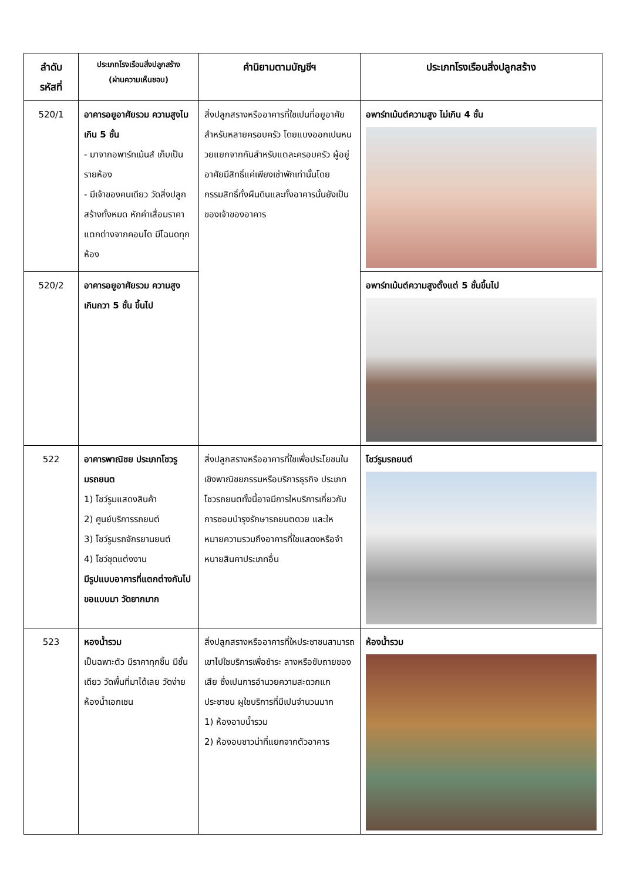| ลำดับ รหัสที่ | ประเภทโรงเรือนสิ่งปลูกสร้าง (ผ่านความเห็นชอบ) | คำนิยามตามบัญชีฯ | ประเภทโรงเรือนสิ่งปลูกสร้าง |
| --- | --- | --- | --- |
| 520/1 | อาคารอยูอาศัยรวม ความสูงไมเกิน 5 ชั้น - มาจากอพาร์ทเม้นส์ เก็บเป็นรายห้อง - มีเจ้าของคนเดียว วัดสิ่งปลูกสร้างทั้งหมด หักค่าเสื่อมราคา แตกต่างจากคอนโด มีโฉนดทุกห้อง | สิ่งปลูกสรางหรืออาคารที่ใชเปนที่อยูอาศัยสำหรับหลายครอบครัว โดยแบงออกเปนหนวยแยกจากกันสำหรับแตละครอบครัว ผู้อยู่อาศัยมีสิทธิ์แค่เพียงเช่าพักเท่านั้นโดยกรรมสิทธิ์ทั้งผืนดินและทั้งอาคารนั้นยังเป็นของเจ้าของอาคาร | อพาร์ทเม้นต์ความสูง ไม่เกิน 4 ชั้น |
| 520/2 | อาคารอยูอาศัยรวม ความสูงเกินกวา 5 ชั้น ขึ้นไป | | อพาร์ทเม้นต์ความสูงตั้งแต่ 5 ชั้นขึ้นไป |
| 522 | อาคารพาณิชย ประเภทโชวรูมรถยนต 1) โชว์รูมแสดงสินค้า 2) ศูนย์บริการรถยนต์ 3) โชว์รูมรถจักรยานยนต์ 4) โชว์ชุดแต่งงาน มีรูปแบบอาคารที่แตกต่างกันไป ขอแบบมา วัดยากมาก | สิ่งปลูกสรางหรืออาคารที่ใชเพื่อประโยชนในเชิงพาณิชยกรรมหรือบริการธุรกิจ ประเภทโชวรถยนตทั้งนี้อาจมีการใหบริการเกี่ยวกับการซอมบำรุงรักษารถยนตดวย และใหหมายความรวมถึงอาคารที่ใชแสดงหรือจำหนายสินคาประเภทอื่น | โชว์รูมรถยนต์ |
| 523 | หองน้ำรวม เป็นฉพาะตัว มีราคาทุกชิ้น มีชั้นเดียว วัดพื้นที่มาได้เลย วัดง่าย ห้องน้ำเอกเชน | สิ่งปลูกสรางหรืออาคารที่ใหประชาชนสามารถเขาไปใชบริการเพื่อชำระ ลางหรือขับถายของเสีย ซึ่งเปนการอำนวยความสะดวกแกประชาชน ผูใชบริการที่มีเปนจำนวนมาก 1) ห้องอาบน้ำรวม 2) ห้องอบซาวน่าที่แยกจากตัวอาคาร | ห้องน้ำรวม |